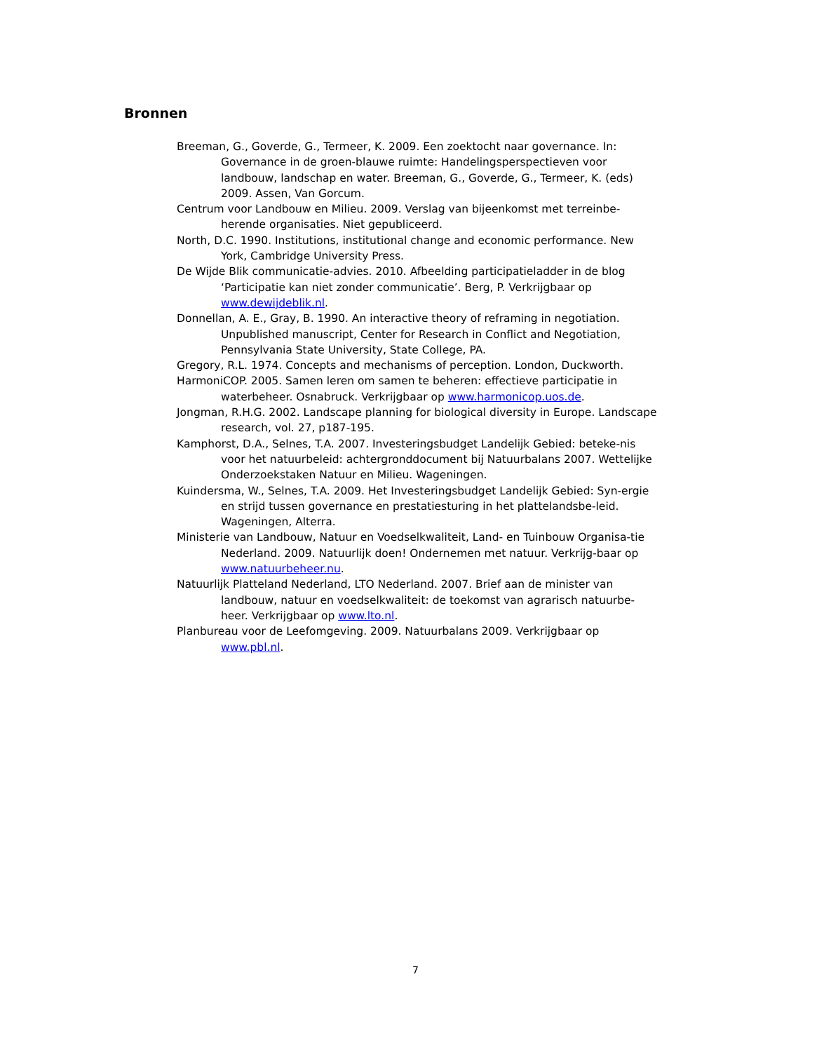Bronnen
Breeman, G., Goverde, G., Termeer, K. 2009. Een zoektocht naar governance. In: Governance in de groen-blauwe ruimte: Handelingsperspectieven voor landbouw, landschap en water. Breeman, G., Goverde, G., Termeer, K. (eds) 2009. Assen, Van Gorcum.
Centrum voor Landbouw en Milieu. 2009. Verslag van bijeenkomst met terreinbe-herende organisaties. Niet gepubliceerd.
North, D.C. 1990. Institutions, institutional change and economic performance. New York, Cambridge University Press.
De Wijde Blik communicatie-advies. 2010. Afbeelding participatieladder in de blog ‘Participatie kan niet zonder communicatie’. Berg, P. Verkrijgbaar op www.dewijdeblik.nl.
Donnellan, A. E., Gray, B. 1990. An interactive theory of reframing in negotiation. Unpublished manuscript, Center for Research in Conflict and Negotiation, Pennsylvania State University, State College, PA.
Gregory, R.L. 1974. Concepts and mechanisms of perception. London, Duckworth.
HarmoniCOP. 2005. Samen leren om samen te beheren: effectieve participatie in waterbeheer. Osnabruck. Verkrijgbaar op www.harmonicop.uos.de.
Jongman, R.H.G. 2002. Landscape planning for biological diversity in Europe. Landscape research, vol. 27, p187-195.
Kamphorst, D.A., Selnes, T.A. 2007. Investeringsbudget Landelijk Gebied: beteke-nis voor het natuurbeleid: achtergronddocument bij Natuurbalans 2007. Wettelijke Onderzoekstaken Natuur en Milieu. Wageningen.
Kuindersma, W., Selnes, T.A. 2009. Het Investeringsbudget Landelijk Gebied: Syn-ergie en strijd tussen governance en prestatiesturing in het plattelandsbe-leid. Wageningen, Alterra.
Ministerie van Landbouw, Natuur en Voedselkwaliteit, Land- en Tuinbouw Organisa-tie Nederland. 2009. Natuurlijk doen! Ondernemen met natuur. Verkrijg-baar op www.natuurbeheer.nu.
Natuurlijk Platteland Nederland, LTO Nederland. 2007. Brief aan de minister van landbouw, natuur en voedselkwaliteit: de toekomst van agrarisch natuurbe-heer. Verkrijgbaar op www.lto.nl.
Planbureau voor de Leefomgeving. 2009. Natuurbalans 2009. Verkrijgbaar op www.pbl.nl.
7